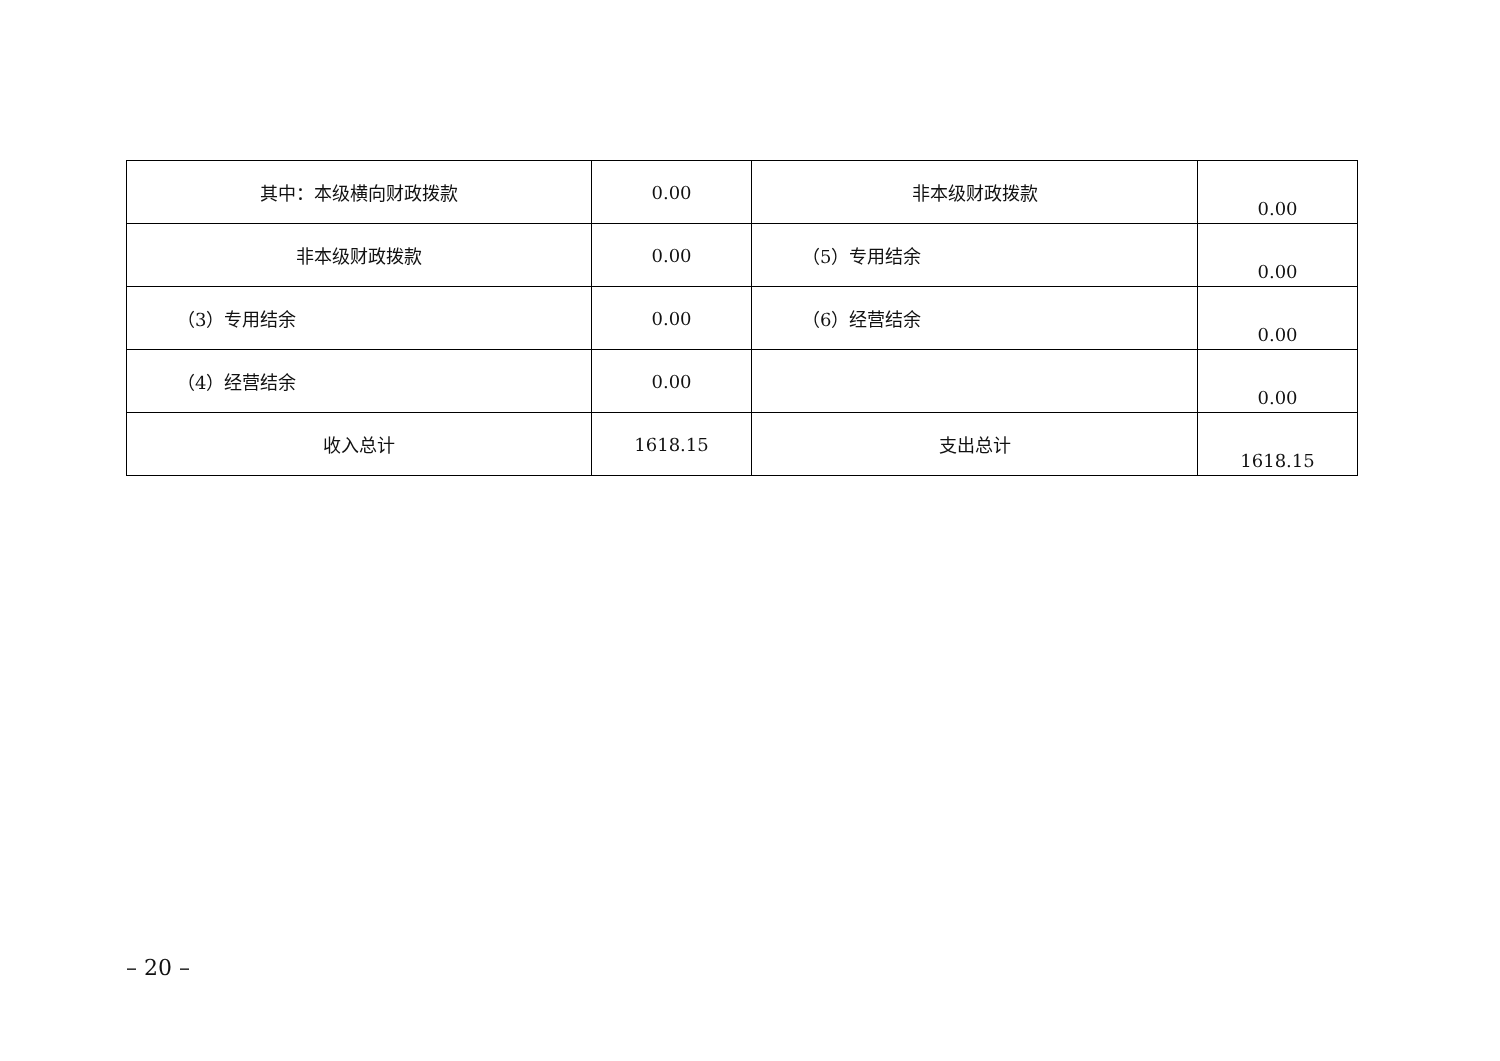| 其中：本级横向财政拨款 | 0.00 | 非本级财政拨款 | 0.00 |
| 非本级财政拨款 | 0.00 | （5）专用结余 | 0.00 |
| （3）专用结余 | 0.00 | （6）经营结余 | 0.00 |
| （4）经营结余 | 0.00 | | 0.00 |
| 收入总计 | 1618.15 | 支出总计 | 1618.15 |
– 20 –